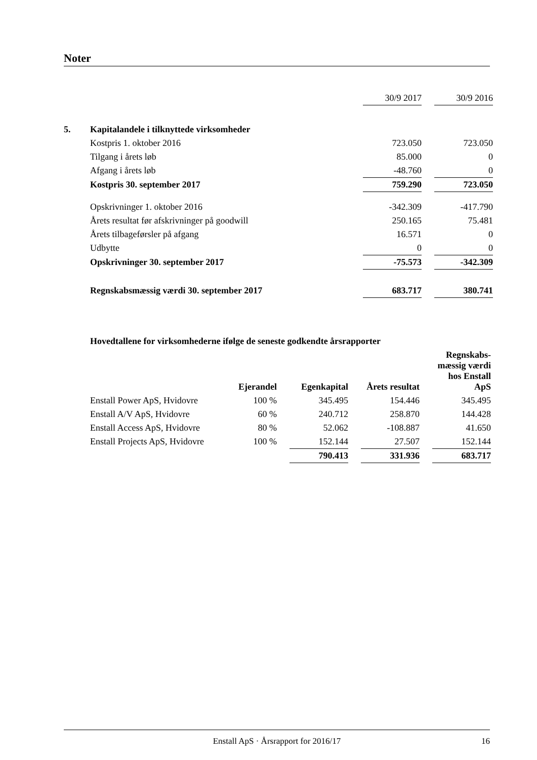Noter
| | | 30/9 2017 | | 30/9 2016 |
| 5. | Kapitalandele i tilknyttede virksomheder | | | |
| | Kostpris 1. oktober 2016 | 723.050 | | 723.050 |
| | Tilgang i årets løb | 85.000 | | 0 |
| | Afgang i årets løb | -48.760 | | 0 |
| | Kostpris 30. september 2017 | 759.290 | | 723.050 |
| | Opskrivninger 1. oktober 2016 | -342.309 | | -417.790 |
| | Årets resultat før afskrivninger på goodwill | 250.165 | | 75.481 |
| | Årets tilbageførsler på afgang | 16.571 | | 0 |
| | Udbytte | 0 | | 0 |
| | Opskrivninger 30. september 2017 | -75.573 | | -342.309 |
| | Regnskabsmæssig værdi 30. september 2017 | 683.717 | | 380.741 |
| Hovedtallene for virksomhederne ifølge de seneste godkendte årsrapporter | | | | | | | |
| | Ejerandel | | Egenkapital | | Årets resultat | | Regnskabs- mæssig værdi hos Enstall ApS |
| Enstall Power ApS, Hvidovre | 100 % | | 345.495 | | 154.446 | | 345.495 |
| Enstall A/V ApS, Hvidovre | 60 % | | 240.712 | | 258.870 | | 144.428 |
| Enstall Access ApS, Hvidovre | 80 % | | 52.062 | | -108.887 | | 41.650 |
| Enstall Projects ApS, Hvidovre | 100 % | | 152.144 | | 27.507 | | 152.144 |
| | | | 790.413 | | 331.936 | | 683.717 |
Enstall ApS · Årsrapport for 2016/17 16